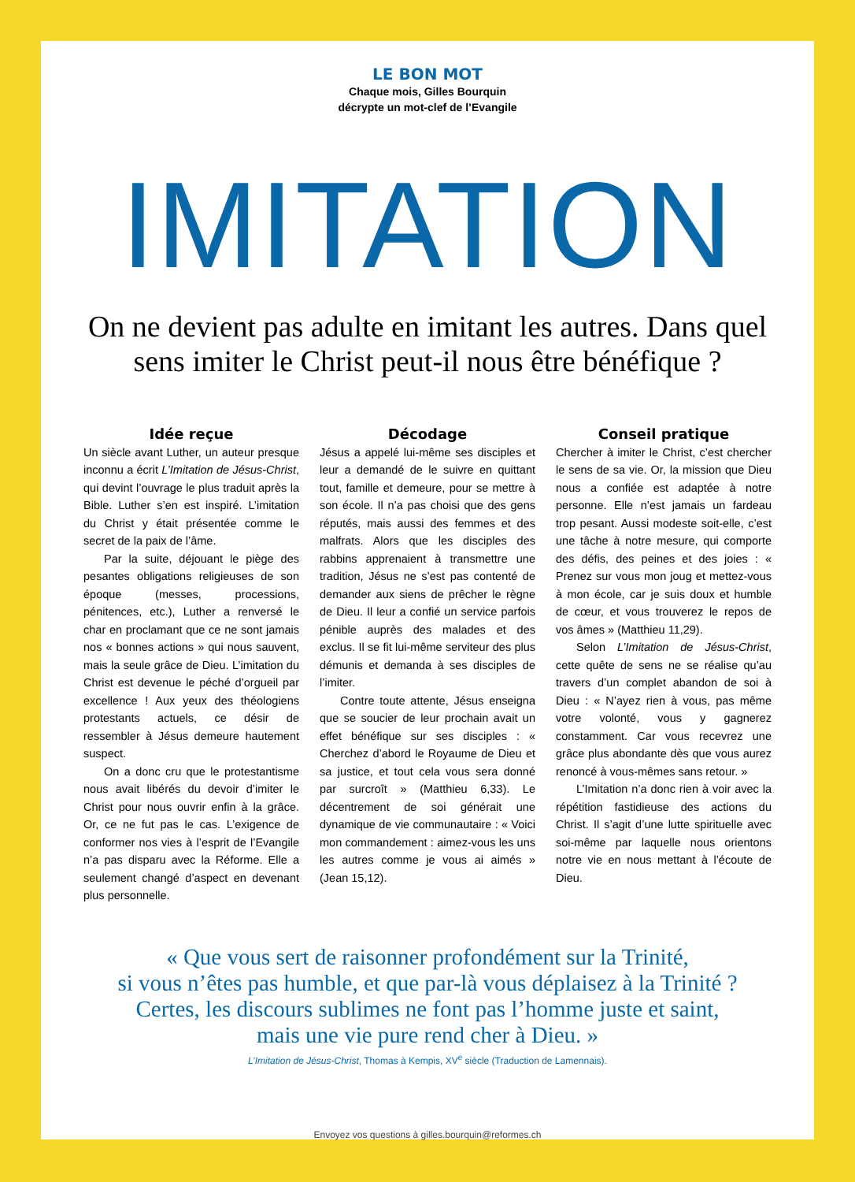LE BON MOT
Chaque mois, Gilles Bourquin
décrypte un mot-clef de l’Evangile
IMITATION
On ne devient pas adulte en imitant les autres. Dans quel sens imiter le Christ peut-il nous être bénéfique ?
Idée reçue
Un siècle avant Luther, un auteur presque inconnu a écrit L’Imitation de Jésus-Christ, qui devint l’ouvrage le plus traduit après la Bible. Luther s’en est inspiré. L’imitation du Christ y était présentée comme le secret de la paix de l’âme.
Par la suite, déjouant le piège des pesantes obligations religieuses de son époque (messes, processions, pénitences, etc.), Luther a renversé le char en proclamant que ce ne sont jamais nos « bonnes actions » qui nous sauvent, mais la seule grâce de Dieu. L’imitation du Christ est devenue le péché d’orgueil par excellence ! Aux yeux des théologiens protestants actuels, ce désir de ressembler à Jésus demeure hautement suspect.
On a donc cru que le protestantisme nous avait libérés du devoir d’imiter le Christ pour nous ouvrir enfin à la grâce. Or, ce ne fut pas le cas. L’exigence de conformer nos vies à l’esprit de l’Evangile n’a pas disparu avec la Réforme. Elle a seulement changé d’aspect en devenant plus personnelle.
Décodage
Jésus a appelé lui-même ses disciples et leur a demandé de le suivre en quittant tout, famille et demeure, pour se mettre à son école. Il n’a pas choisi que des gens réputés, mais aussi des femmes et des malfrats. Alors que les disciples des rabbins apprenaient à transmettre une tradition, Jésus ne s’est pas contenté de demander aux siens de prêcher le règne de Dieu. Il leur a confié un service parfois pénible auprès des malades et des exclus. Il se fit lui-même serviteur des plus démunis et demanda à ses disciples de l’imiter.
Contre toute attente, Jésus enseigna que se soucier de leur prochain avait un effet bénéfique sur ses disciples : « Cherchez d’abord le Royaume de Dieu et sa justice, et tout cela vous sera donné par surcroît » (Matthieu 6,33). Le décentrement de soi générait une dynamique de vie communautaire : « Voici mon commandement : aimez-vous les uns les autres comme je vous ai aimés » (Jean 15,12).
Conseil pratique
Chercher à imiter le Christ, c’est chercher le sens de sa vie. Or, la mission que Dieu nous a confiée est adaptée à notre personne. Elle n’est jamais un fardeau trop pesant. Aussi modeste soit-elle, c’est une tâche à notre mesure, qui comporte des défis, des peines et des joies : « Prenez sur vous mon joug et mettez-vous à mon école, car je suis doux et humble de cœur, et vous trouverez le repos de vos âmes » (Matthieu 11,29).
Selon L’Imitation de Jésus-Christ, cette quête de sens ne se réalise qu’au travers d’un complet abandon de soi à Dieu : « N’ayez rien à vous, pas même votre volonté, vous y gagnerez constamment. Car vous recevrez une grâce plus abondante dès que vous aurez renoncé à vous-mêmes sans retour. »
L’Imitation n’a donc rien à voir avec la répétition fastidieuse des actions du Christ. Il s’agit d’une lutte spirituelle avec soi-même par laquelle nous orientons notre vie en nous mettant à l’écoute de Dieu.
« Que vous sert de raisonner profondément sur la Trinité,
si vous n’êtes pas humble, et que par-là vous déplaisez à la Trinité ?
Certes, les discours sublimes ne font pas l’homme juste et saint,
mais une vie pure rend cher à Dieu. »
L’Imitation de Jésus-Christ, Thomas à Kempis, XV<sup>e</sup> siècle (Traduction de Lamennais).
Envoyez vos questions à gilles.bourquin@reformes.ch